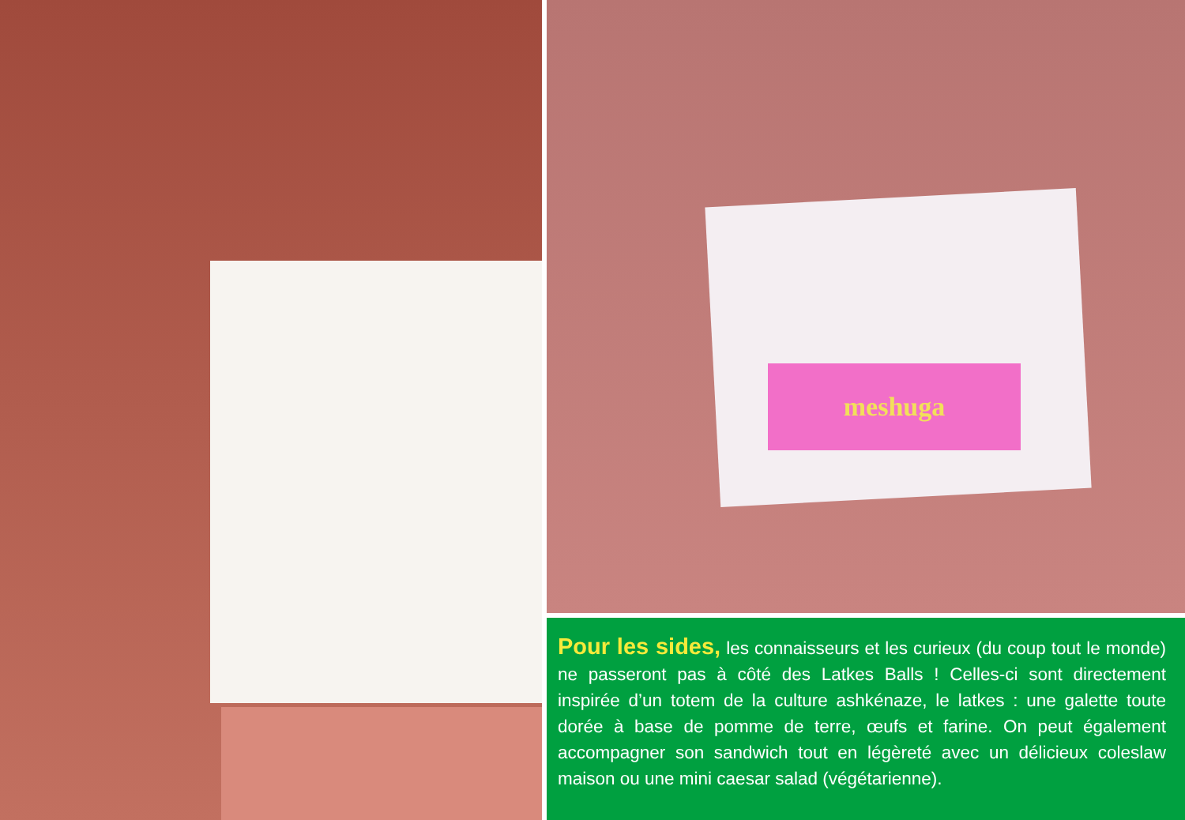meshuga
Pour les sides, les connaisseurs et les curieux (du coup tout le monde) ne passeront pas à côté des Latkes Balls ! Celles-ci sont directement inspirée d’un totem de la culture ashkénaze, le latkes : une galette toute dorée à base de pomme de terre, œufs et farine. On peut également accompagner son sandwich tout en légèreté avec un délicieux coleslaw maison ou une mini caesar salad (végétarienne).